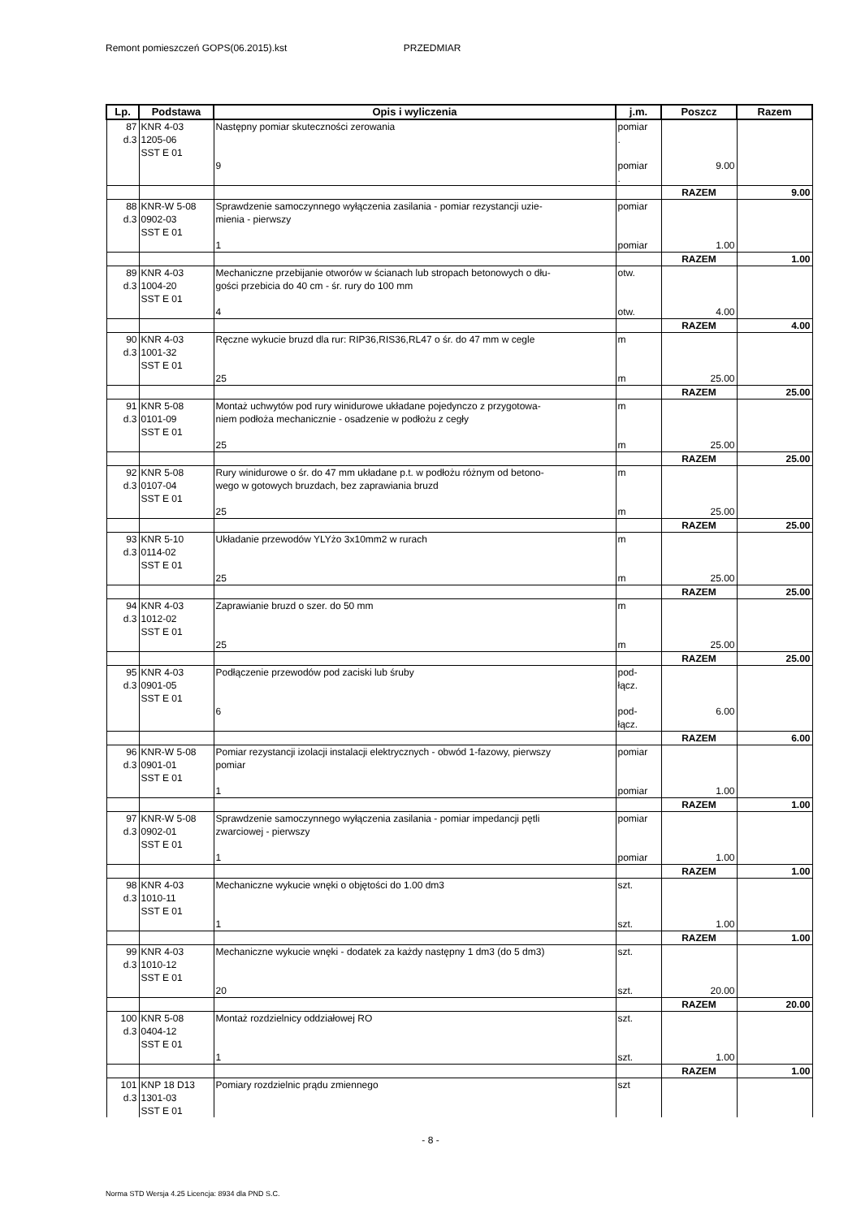Remont pomieszczeń GOPS(06.2015).kst PRZEDMIAR
| Lp. | Podstawa | Opis i wyliczenia | j.m. | Poszcz | Razem |
| --- | --- | --- | --- | --- | --- |
| 87 d.3 | KNR 4-03 1205-06 SST E 01 | Następny pomiar skuteczności zerowania 9 | pomiar . pomiar . | 9.00 | |
| | | | | RAZEM | 9.00 |
| 88 d.3 | KNR-W 5-08 0902-03 SST E 01 | Sprawdzenie samoczynnego wyłączenia zasilania - pomiar rezystancji uzie- mienia - pierwszy 1 | pomiar pomiar | 1.00 | |
| | | | | RAZEM | 1.00 |
| 89 d.3 | KNR 4-03 1004-20 SST E 01 | Mechaniczne przebijanie otworów w ścianach lub stropach betonowych o dłu- gości przebicia do 40 cm - śr. rury do 100 mm 4 | otw. otw. | 4.00 | |
| | | | | RAZEM | 4.00 |
| 90 d.3 | KNR 4-03 1001-32 SST E 01 | Ręczne wykucie bruzd dla rur: RIP36,RIS36,RL47 o śr. do 47 mm w cegle 25 | m m | 25.00 | |
| | | | | RAZEM | 25.00 |
| 91 d.3 | KNR 5-08 0101-09 SST E 01 | Montaż uchwytów pod rury winidurowe układane pojedynczo z przygotowa- niem podłoża mechanicznie - osadzenie w podłożu z cegły 25 | m m | 25.00 | |
| | | | | RAZEM | 25.00 |
| 92 d.3 | KNR 5-08 0107-04 SST E 01 | Rury winidurowe o śr. do 47 mm układane p.t. w podłożu różnym od betono- wego w gotowych bruzdach, bez zaprawiania bruzd 25 | m m | 25.00 | |
| | | | | RAZEM | 25.00 |
| 93 d.3 | KNR 5-10 0114-02 SST E 01 | Układanie przewodów YLYżo 3x10mm2 w rurach 25 | m m | 25.00 | |
| | | | | RAZEM | 25.00 |
| 94 d.3 | KNR 4-03 1012-02 SST E 01 | Zaprawianie bruzd o szer. do 50 mm 25 | m m | 25.00 | |
| | | | | RAZEM | 25.00 |
| 95 d.3 | KNR 4-03 0901-05 SST E 01 | Podłączenie przewodów pod zaciski lub śruby 6 | pod- łącz. pod- łącz. | 6.00 | |
| | | | | RAZEM | 6.00 |
| 96 d.3 | KNR-W 5-08 0901-01 SST E 01 | Pomiar rezystancji izolacji instalacji elektrycznych - obwód 1-fazowy, pierwszy pomiar 1 | pomiar pomiar | 1.00 | |
| | | | | RAZEM | 1.00 |
| 97 d.3 | KNR-W 5-08 0902-01 SST E 01 | Sprawdzenie samoczynnego wyłączenia zasilania - pomiar impedancji pętli zwarciowej - pierwszy 1 | pomiar pomiar | 1.00 | |
| | | | | RAZEM | 1.00 |
| 98 d.3 | KNR 4-03 1010-11 SST E 01 | Mechaniczne wykucie wnęki o objętości do 1.00 dm3 1 | szt. szt. | 1.00 | |
| | | | | RAZEM | 1.00 |
| 99 d.3 | KNR 4-03 1010-12 SST E 01 | Mechaniczne wykucie wnęki - dodatek za każdy następny 1 dm3 (do 5 dm3) 20 | szt. szt. | 20.00 | |
| | | | | RAZEM | 20.00 |
| 100 d.3 | KNR 5-08 0404-12 SST E 01 | Montaż rozdzielnicy oddziałowej RO 1 | szt. szt. | 1.00 | |
| | | | | RAZEM | 1.00 |
| 101 d.3 | KNP 18 D13 1301-03 SST E 01 | Pomiary rozdzielnic prądu zmiennego | szt | | |
- 8 -
Norma STD Wersja 4.25 Licencja: 8934 dla PND S.C.